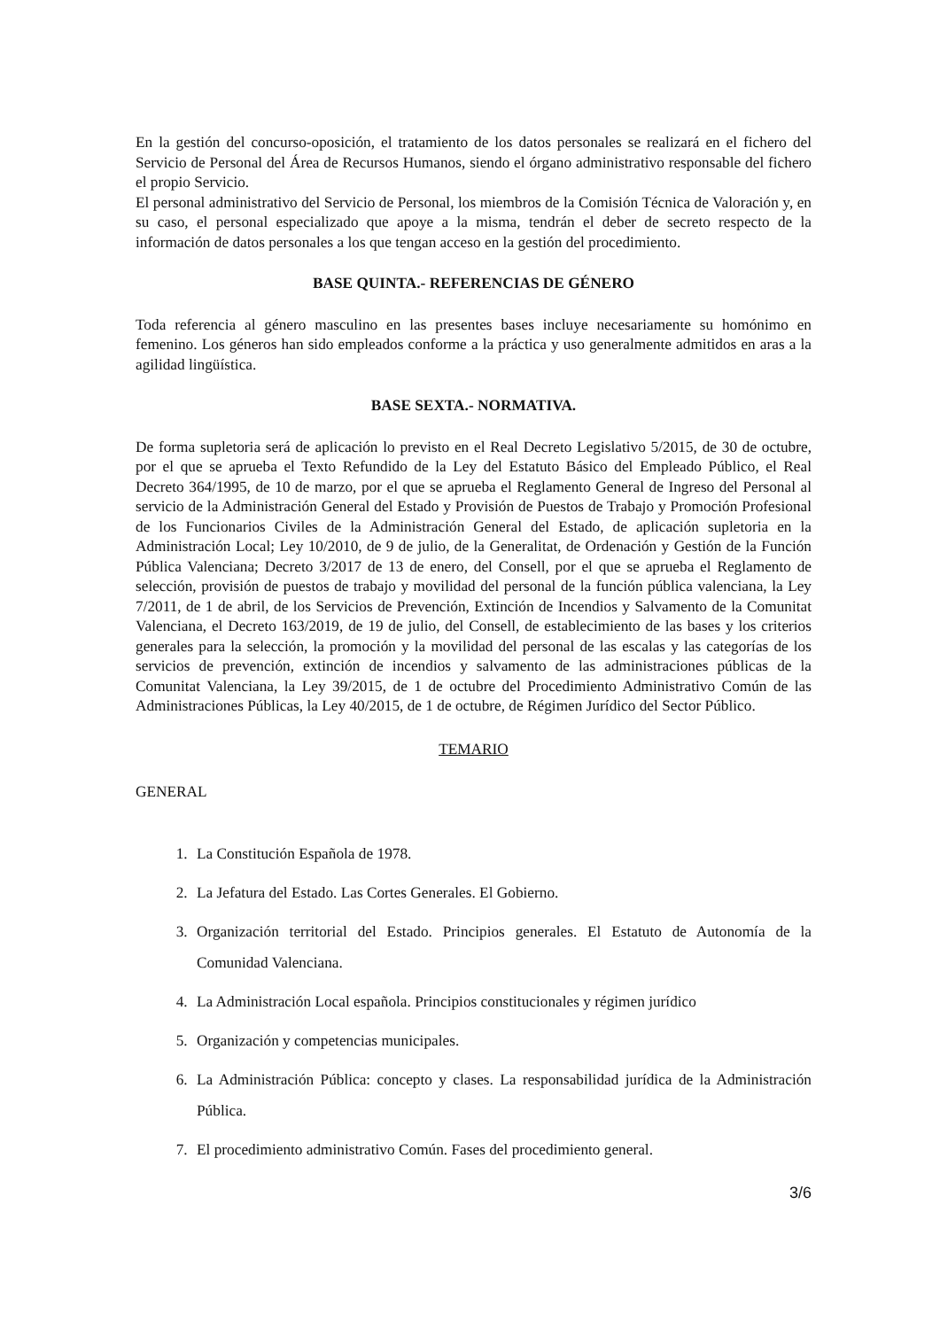En la gestión del concurso-oposición, el tratamiento de los datos personales se realizará en el fichero del Servicio de Personal del Área de Recursos Humanos, siendo el órgano administrativo responsable del fichero el propio Servicio.
El personal administrativo del Servicio de Personal, los miembros de la Comisión Técnica de Valoración y, en su caso, el personal especializado que apoye a la misma, tendrán el deber de secreto respecto de la información de datos personales a los que tengan acceso en la gestión del procedimiento.
BASE QUINTA.- REFERENCIAS DE GÉNERO
Toda referencia al género masculino en las presentes bases incluye necesariamente su homónimo en femenino. Los géneros han sido empleados conforme a la práctica y uso generalmente admitidos en aras a la agilidad lingüística.
BASE SEXTA.- NORMATIVA.
De forma supletoria será de aplicación lo previsto en el Real Decreto Legislativo 5/2015, de 30 de octubre, por el que se aprueba el Texto Refundido de la Ley del Estatuto Básico del Empleado Público, el Real Decreto 364/1995, de 10 de marzo, por el que se aprueba el Reglamento General de Ingreso del Personal al servicio de la Administración General del Estado y Provisión de Puestos de Trabajo y Promoción Profesional de los Funcionarios Civiles de la Administración General del Estado, de aplicación supletoria en la Administración Local; Ley 10/2010, de 9 de julio, de la Generalitat, de Ordenación y Gestión de la Función Pública Valenciana; Decreto 3/2017 de 13 de enero, del Consell, por el que se aprueba el Reglamento de selección, provisión de puestos de trabajo y movilidad del personal de la función pública valenciana, la Ley 7/2011, de 1 de abril, de los Servicios de Prevención, Extinción de Incendios y Salvamento de la Comunitat Valenciana, el Decreto 163/2019, de 19 de julio, del Consell, de establecimiento de las bases y los criterios generales para la selección, la promoción y la movilidad del personal de las escalas y las categorías de los servicios de prevención, extinción de incendios y salvamento de las administraciones públicas de la Comunitat Valenciana, la Ley 39/2015, de 1 de octubre del Procedimiento Administrativo Común de las Administraciones Públicas, la Ley 40/2015, de 1 de octubre, de Régimen Jurídico del Sector Público.
TEMARIO
GENERAL
1. La Constitución Española de 1978.
2. La Jefatura del Estado. Las Cortes Generales. El Gobierno.
3. Organización territorial del Estado. Principios generales. El Estatuto de Autonomía de la Comunidad Valenciana.
4. La Administración Local española. Principios constitucionales y régimen jurídico
5. Organización y competencias municipales.
6. La Administración Pública: concepto y clases. La responsabilidad jurídica de la Administración Pública.
7. El procedimiento administrativo Común. Fases del procedimiento general.
3/6